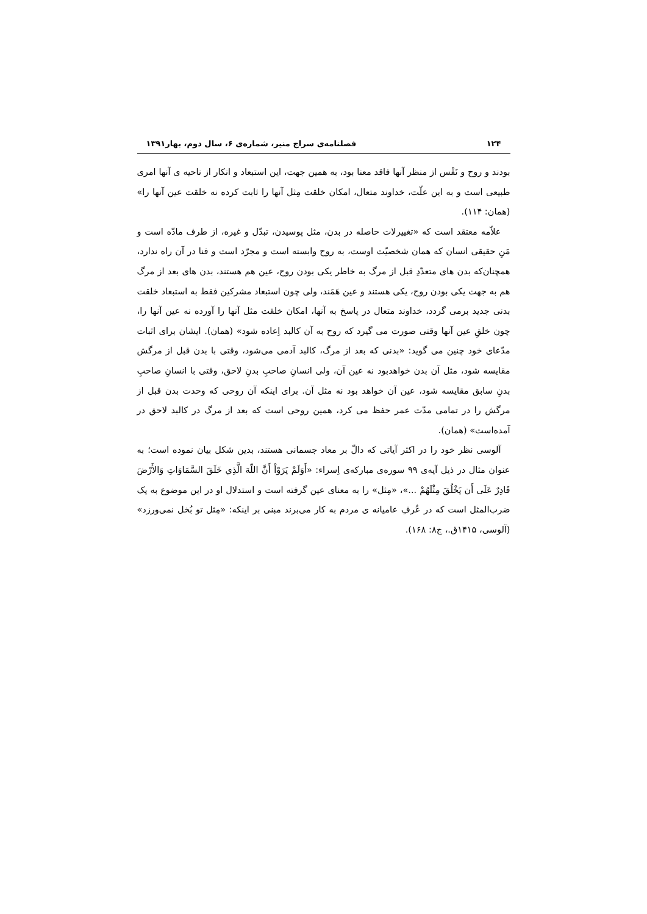۱۲۴ فصلنامه‌ی سراج منیر، شماره‌ی ۶، سال دوم، بهار۱۳۹۱
بودند و روح و نَفْس از منظر آنها فاقد معنا بود، به همین جهت، این استبعاد و انکار از ناحیه ی آنها امری طبیعی است و به این علّت، خداوند متعال، امکان خلقت مِثل آنها را ثابت کرده نه خلقت عین آنها را» (همان: ۱۱۴).
علاّمه معتقد است که «تغییرلات حاصله در بدن، مثل پوسیدن، تبدّل و غیره، از طرف مادّه است و مَنِ حقیقی انسان که همان شخصیّت اوست، به روح وابسته است و مجرّد است و فنا در آن راه ندارد، همچنان‌که بدن های متعدّدِ قبل از مرگ به خاطر یکی بودن روح، عین هم هستند، بدن های بعد از مرگ هم به جهت یکی بودن روح، یکی هستند و عین هَمَند، ولی چون استبعاد مشرکین فقط به استبعاد خلقت بدنی جدید برمی گردد، خداوند متعال در پاسخ به آنها، امکان خلقت مثل آنها را آورده نه عین آنها را، چون خلقِ عین آنها وقتی صورت می گیرد که روح به آن کالبد اِعاده شود» (همان). ایشان برای اثبات مدّعای خود چنین می گوید: «بدنی که بعد از مرگ، کالبد آدمی می‌شود، وقتی با بدن قبل از مرگش مقایسه شود، مثل آن بدن خواهدبود نه عین آن، ولی انسانِ صاحبِ بدنِ لاحق، وقتی با انسانِ صاحبِ بدنِ سابق مقایسه شود، عین آن خواهد بود نه مثل آن. برای اینکه آن روحی که وحدت بدن قبل از مرگش را در تمامی مدّت عمر حفظ می کرد، همین روحی است که بعد از مرگ در کالبد لاحق در آمده‌است» (همان).
آلوسی نظر خود را در اکثر آیاتی که دالّ بر معاد جسمانی هستند، بدین شکل بیان نموده است؛ به عنوان مثال در ذیل آیه‌ی ۹۹ سوره‌ی مبارکه‌ی اِسراء: «أَوَلَمْ يَرَوْاْ أَنَّ اللّهَ الَّذِي خَلَقَ السَّمَاوَاتِ وَالأَرْضَ قَادِرٌ عَلَى أَن يَخْلُقَ مِثْلَهُمْ ...»، «مِثل» را به معنای عین گرفته است و استدلال او در این موضوع به یک ضرب‌المثل است که در عُرفِ عامیانه ی مردم به کار می‌برند مبنی بر اینکه: «مِثل تو بُخل نمی‌ورزد» (آلوسی، ۱۴۱۵ق.، ج۸: ۱۶۸).